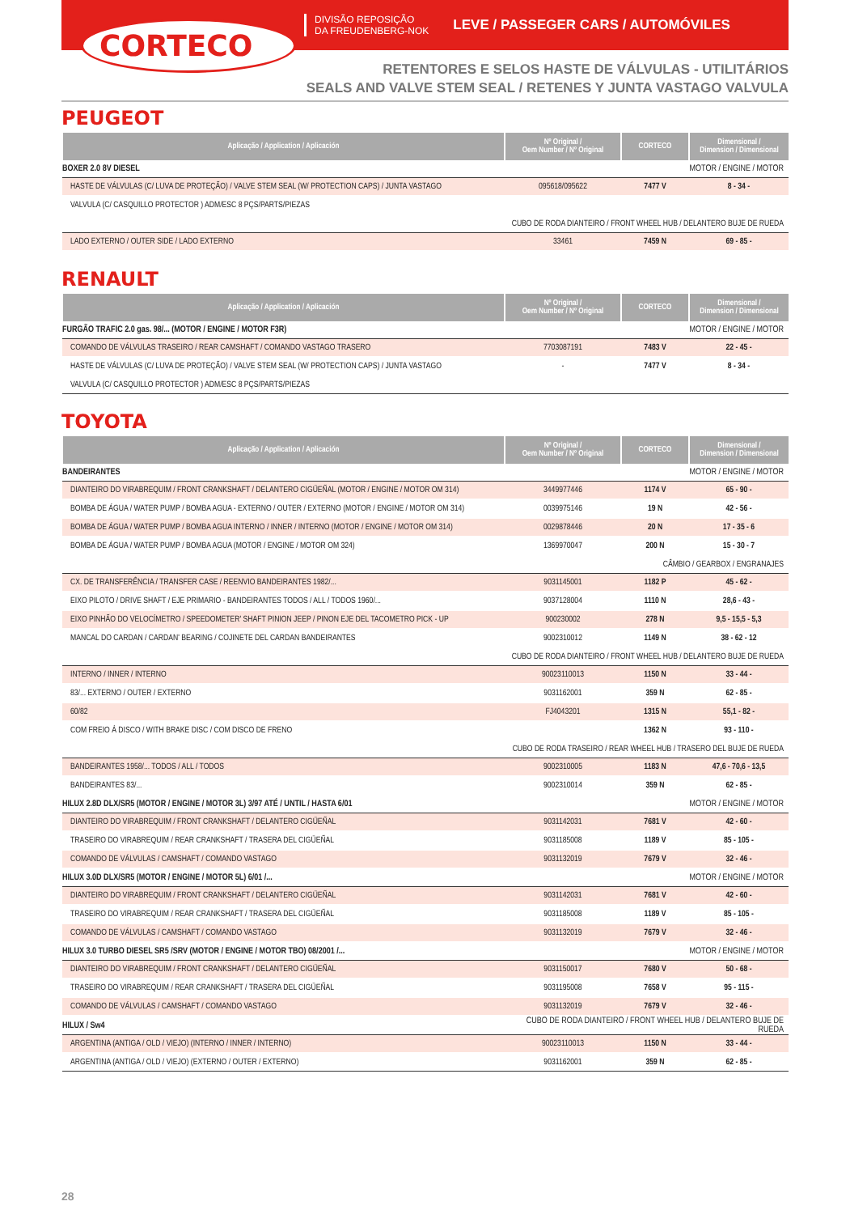CORTECO
DIVISÃO REPOSIÇÃO
DA FREUDENBERG-NOK
LEVE / PASSEGER CARS / AUTOMÓVILES
RETENTORES E SELOS HASTE DE VÁLVULAS - UTILITÁRIOS
SEALS AND VALVE STEM SEAL / RETENES Y JUNTA VASTAGO VALVULA
PEUGEOT
| Aplicação / Application / Aplicación | Nº Original / Oem Number / Nº Original | CORTECO | Dimensional / Dimension / Dimensional |
| --- | --- | --- | --- |
| BOXER 2.0 8V DIESEL | | | MOTOR / ENGINE / MOTOR |
| HASTE DE VÁLVULAS (C/ LUVA DE PROTEÇÃO) / VALVE STEM SEAL (W/ PROTECTION CAPS) / JUNTA VASTAGO | 095618/095622 | 7477 V | 8 - 34 - |
| VALVULA (C/ CASQUILLO PROTECTOR ) ADM/ESC 8 PÇS/PARTS/PIEZAS | | | |
| CUBO DE RODA DIANTEIRO / FRONT WHEEL HUB / DELANTERO BUJE DE RUEDA | | | |
| LADO EXTERNO / OUTER SIDE / LADO EXTERNO | 33461 | 7459 N | 69 - 85 - |
RENAULT
| Aplicação / Application / Aplicación | Nº Original / Oem Number / Nº Original | CORTECO | Dimensional / Dimension / Dimensional |
| --- | --- | --- | --- |
| FURGÃO TRAFIC 2.0 gas. 98/... (MOTOR / ENGINE / MOTOR F3R) | | | MOTOR / ENGINE / MOTOR |
| COMANDO DE VÁLVULAS TRASEIRO / REAR CAMSHAFT / COMANDO VASTAGO TRASERO | 7703087191 | 7483 V | 22 - 45 - |
| HASTE DE VÁLVULAS (C/ LUVA DE PROTEÇÃO) / VALVE STEM SEAL (W/ PROTECTION CAPS) / JUNTA VASTAGO | - | 7477 V | 8 - 34 - |
| VALVULA (C/ CASQUILLO PROTECTOR ) ADM/ESC 8 PÇS/PARTS/PIEZAS | | | |
TOYOTA
| Aplicação / Application / Aplicación | Nº Original / Oem Number / Nº Original | CORTECO | Dimensional / Dimension / Dimensional |
| --- | --- | --- | --- |
| BANDEIRANTES | | | MOTOR / ENGINE / MOTOR |
| DIANTEIRO DO VIRABREQUIM / FRONT CRANKSHAFT / DELANTERO CIGÜEÑAL (MOTOR / ENGINE / MOTOR OM 314) | 3449977446 | 1174 V | 65 - 90 - |
| BOMBA DE ÁGUA / WATER PUMP / BOMBA AGUA - EXTERNO / OUTER / EXTERNO (MOTOR / ENGINE / MOTOR OM 314) | 0039975146 | 19 N | 42 - 56 - |
| BOMBA DE ÁGUA / WATER PUMP / BOMBA AGUA INTERNO / INNER / INTERNO (MOTOR / ENGINE / MOTOR OM 314) | 0029878446 | 20 N | 17 - 35 - 6 |
| BOMBA DE ÁGUA / WATER PUMP / BOMBA AGUA (MOTOR / ENGINE / MOTOR OM 324) | 1369970047 | 200 N | 15 - 30 - 7 |
| CÂMBIO / GEARBOX / ENGRANAJES | | | |
| CX. DE TRANSFERÊNCIA / TRANSFER CASE / REENVIO BANDEIRANTES 1982/... | 9031145001 | 1182 P | 45 - 62 - |
| EIXO PILOTO / DRIVE SHAFT / EJE PRIMARIO - BANDEIRANTES TODOS / ALL / TODOS 1960/... | 9037128004 | 1110 N | 28,6 - 43 - |
| EIXO PINHÃO DO VELOCÍMETRO / SPEEDOMETER' SHAFT PINION JEEP / PINON EJE DEL TACOMETRO PICK - UP | 900230002 | 278 N | 9,5 - 15,5 - 5,3 |
| MANCAL DO CARDAN / CARDAN' BEARING / COJINETE DEL CARDAN BANDEIRANTES | 9002310012 | 1149 N | 38 - 62 - 12 |
| CUBO DE RODA DIANTEIRO / FRONT WHEEL HUB / DELANTERO BUJE DE RUEDA | | | |
| INTERNO / INNER / INTERNO | 90023110013 | 1150 N | 33 - 44 - |
| 83/... EXTERNO / OUTER / EXTERNO | 9031162001 | 359 N | 62 - 85 - |
| 60/82 | FJ4043201 | 1315 N | 55,1 - 82 - |
| COM FREIO À DISCO / WITH BRAKE DISC / COM DISCO DE FRENO | | 1362 N | 93 - 110 - |
| CUBO DE RODA TRASEIRO / REAR WHEEL HUB / TRASERO DEL BUJE DE RUEDA | | | |
| BANDEIRANTES 1958/... TODOS / ALL / TODOS | 9002310005 | 1183 N | 47,6 - 70,6 - 13,5 |
| BANDEIRANTES 83/... | 9002310014 | 359 N | 62 - 85 - |
| HILUX 2.8D DLX/SR5 (MOTOR / ENGINE / MOTOR 3L) 3/97 ATÉ / UNTIL / HASTA 6/01 | | | MOTOR / ENGINE / MOTOR |
| DIANTEIRO DO VIRABREQUIM / FRONT CRANKSHAFT / DELANTERO CIGÜEÑAL | 9031142031 | 7681 V | 42 - 60 - |
| TRASEIRO DO VIRABREQUIM / REAR CRANKSHAFT / TRASERA DEL CIGÜEÑAL | 9031185008 | 1189 V | 85 - 105 - |
| COMANDO DE VÁLVULAS / CAMSHAFT / COMANDO VASTAGO | 9031132019 | 7679 V | 32 - 46 - |
| HILUX 3.0D DLX/SR5 (MOTOR / ENGINE / MOTOR 5L) 6/01 /... | | | MOTOR / ENGINE / MOTOR |
| DIANTEIRO DO VIRABREQUIM / FRONT CRANKSHAFT / DELANTERO CIGÜEÑAL | 9031142031 | 7681 V | 42 - 60 - |
| TRASEIRO DO VIRABREQUIM / REAR CRANKSHAFT / TRASERA DEL CIGÜEÑAL | 9031185008 | 1189 V | 85 - 105 - |
| COMANDO DE VÁLVULAS / CAMSHAFT / COMANDO VASTAGO | 9031132019 | 7679 V | 32 - 46 - |
| HILUX 3.0 TURBO DIESEL SR5 /SRV (MOTOR / ENGINE / MOTOR TBO) 08/2001 /... | | | MOTOR / ENGINE / MOTOR |
| DIANTEIRO DO VIRABREQUIM / FRONT CRANKSHAFT / DELANTERO CIGÜEÑAL | 9031150017 | 7680 V | 50 - 68 - |
| TRASEIRO DO VIRABREQUIM / REAR CRANKSHAFT / TRASERA DEL CIGÜEÑAL | 9031195008 | 7658 V | 95 - 115 - |
| COMANDO DE VÁLVULAS / CAMSHAFT / COMANDO VASTAGO | 9031132019 | 7679 V | 32 - 46 - |
| HILUX / Sw4 | CUBO DE RODA DIANTEIRO / FRONT WHEEL HUB / DELANTERO BUJE DE RUEDA | | |
| ARGENTINA (ANTIGA / OLD / VIEJO) (INTERNO / INNER / INTERNO) | 90023110013 | 1150 N | 33 - 44 - |
| ARGENTINA (ANTIGA / OLD / VIEJO) (EXTERNO / OUTER / EXTERNO) | 9031162001 | 359 N | 62 - 85 - |
28